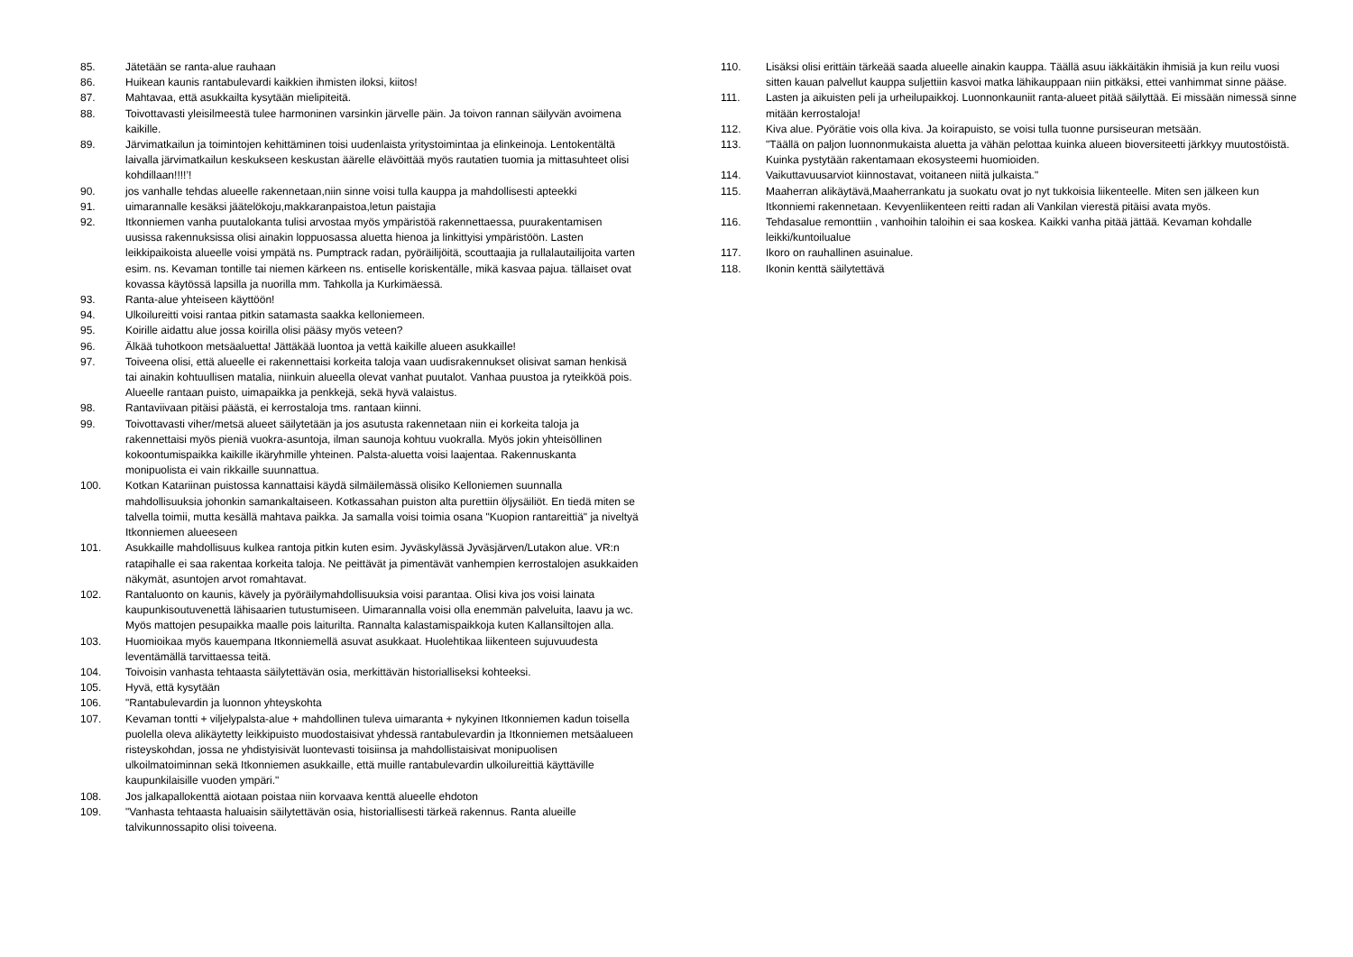85. Jätetään se ranta-alue rauhaan
86. Huikean kaunis rantabulevardi kaikkien ihmisten iloksi, kiitos!
87. Mahtavaa, että asukkailta kysytään mielipiteitä.
88. Toivottavasti yleisilmeestä tulee harmoninen varsinkin järvelle päin. Ja toivon rannan säilyvän avoimena kaikille.
89. Järvimatkailun ja toimintojen kehittäminen toisi uudenlaista yritystoimintaa ja elinkeinoja. Lentokentältä laivalla järvimatkailun keskukseen keskustan äärelle elävöittää myös rautatien tuomia ja mittasuhteet olisi kohdillaan!!!!’!
90. jos vanhalle tehdas alueelle rakennetaan,niin sinne voisi tulla kauppa ja mahdollisesti apteekki
91. uimarannalle kesäksi jäätelökoju,makkaranpaistoa,letun paistajia
92. Itkonniemen vanha puutalokanta tulisi arvostaa myös ympäristöä rakennettaessa, puurakentamisen uusissa rakennuksissa olisi ainakin loppuosassa aluetta hienoa ja linkittyisi ympäristöön. Lasten leikkipaikoista alueelle voisi ympätä ns. Pumptrack radan, pyöräilijöitä, scouttaajia ja rullalautailijoita varten esim. ns. Kevaman tontille tai niemen kärkeen ns. entiselle koriskentälle, mikä kasvaa pajua. tällaiset ovat kovassa käytössä lapsilla ja nuorilla mm. Tahkolla ja Kurkimäessä.
93. Ranta-alue yhteiseen käyttöön!
94. Ulkoilureitti voisi rantaa pitkin satamasta saakka kelloniemeen.
95. Koirille aidattu alue jossa koirilla olisi pääsy myös veteen?
96. Älkää tuhotkoon metsäaluetta! Jättäkää luontoa ja vettä kaikille alueen asukkaille!
97. Toiveena olisi, että alueelle ei rakennettaisi korkeita taloja vaan uudisrakennukset olisivat saman henkisä tai ainakin kohtuullisen matalia, niinkuin alueella olevat vanhat puutalot. Vanhaa puustoa ja ryteikköä pois. Alueelle rantaan puisto, uimapaikka ja penkkejä, sekä hyvä valaistus.
98. Rantaviivaan pitäisi päästä, ei kerrostaloja tms. rantaan kiinni.
99. Toivottavasti viher/metsä alueet säilytetään ja jos asutusta rakennetaan niin ei korkeita taloja ja rakennettaisi myös pieniä vuokra-asuntoja, ilman saunoja kohtuu vuokralla. Myös jokin yhteisöllinen kokoontumispaikka kaikille ikäryhmille yhteinen. Palsta-aluetta voisi laajentaa. Rakennuskanta monipuolista ei vain rikkaille suunnattua.
100. Kotkan Katariinan puistossa kannattaisi käydä silmäilemässä olisiko Kelloniemen suunnalla mahdollisuuksia johonkin samankaltaiseen. Kotkassahan puiston alta purettiin öljysäiliöt. En tiedä miten se talvella toimii, mutta kesällä mahtava paikka. Ja samalla voisi toimia osana "Kuopion rantareittiä" ja niveltyä Itkonniemen alueeseen
101. Asukkaille mahdollisuus kulkea rantoja pitkin kuten esim. Jyväskylässä Jyväsjärven/Lutakon alue. VR:n ratapihalle ei saa rakentaa korkeita taloja. Ne peittävät ja pimentävät vanhempien kerrostalojen asukkaiden näkymät, asuntojen arvot romahtavat.
102. Rantaluonto on kaunis, kävely ja pyöräilymahdollisuuksia voisi parantaa. Olisi kiva jos voisi lainata kaupunkisoutuvenettä lähisaarien tutustumiseen. Uimarannalla voisi olla enemmän palveluita, laavu ja wc. Myös mattojen pesupaikka maalle pois laiturilta. Rannalta kalastamispaikkoja kuten Kallansiltojen alla.
103. Huomioikaa myös kauempana Itkonniemellä asuvat asukkaat. Huolehtikaa liikenteen sujuvuudesta leventämällä tarvittaessa teitä.
104. Toivoisin vanhasta tehtaasta säilytettävän osia, merkittävän historialliseksi kohteeksi.
105. Hyvä, että kysytään
106. "Rantabulevardin ja luonnon yhteyskohta
107. Kevaman tontti + viljelypalsta-alue + mahdollinen tuleva uimaranta + nykyinen Itkonniemen kadun toisella puolella oleva alikäytetty leikkipuisto muodostaisivat yhdessä rantabulevardin ja Itkonniemen metsäalueen risteyskohdan, jossa ne yhdistyisivät luontevasti toisiinsa ja mahdollistaisivat monipuolisen ulkoilmatoiminnan sekä Itkonniemen asukkaille, että muille rantabulevardin ulkoilureittiä käyttäville kaupunkilaisille vuoden ympäri."
108. Jos jalkapallokenttä aiotaan poistaa niin korvaava kenttä alueelle ehdoton
109. "Vanhasta tehtaasta haluaisin säilytettävän osia, historiallisesti tärkeä rakennus. Ranta alueille talvikunnossapito olisi toiveena.
110. Lisäksi olisi erittäin tärkeää saada alueelle ainakin kauppa. Täällä asuu iäkkäitäkin ihmisiä ja kun reilu vuosi sitten kauan palvellut kauppa suljettiin kasvoi matka lähikauppaan niin pitkäksi, ettei vanhimmat sinne pääse.
111. Lasten ja aikuisten peli ja urheilupaikkoj. Luonnonkauniit ranta-alueet pitää säilyttää. Ei missään nimessä sinne mitään kerrostaloja!
112. Kiva alue. Pyörätie vois olla kiva. Ja koirapuisto, se voisi tulla tuonne pursiseuran metsään.
113. "Täällä on paljon luonnonmukaista aluetta ja vähän pelottaa kuinka alueen bioversiteetti järkkyy muutostöistä. Kuinka pystytään rakentamaan ekosysteemi huomioiden.
114. Vaikuttavuusarviot kiinnostavat, voitaneen niitä julkaista."
115. Maaherran alikäytävä,Maaherrankatu ja suokatu ovat jo nyt tukkoisia liikenteelle. Miten sen jälkeen kun Itkonniemi rakennetaan. Kevyenliikenteen reitti radan ali Vankilan vierestä pitäisi avata myös.
116. Tehdasalue remonttiin , vanhoihin taloihin ei saa koskea. Kaikki vanha pitää jättää. Kevaman kohdalle leikki/kuntoilualue
117. Ikoro on rauhallinen asuinalue.
118. Ikonin kenttä säilytettävä